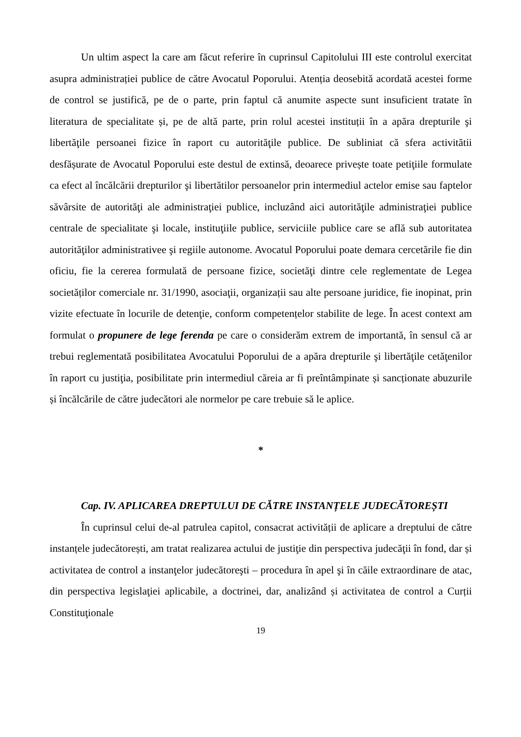Un ultim aspect la care am făcut referire în cuprinsul Capitolului III este controlul exercitat asupra administrației publice de către Avocatul Poporului. Atenția deosebită acordată acestei forme de control se justifică, pe de o parte, prin faptul că anumite aspecte sunt insuficient tratate în literatura de specialitate și, pe de altă parte, prin rolul acestei instituții în a apăra drepturile şi libertăţile persoanei fizice în raport cu autorităţile publice. De subliniat că sfera activitătii desfășurate de Avocatul Poporului este destul de extinsă, deoarece privește toate petiţiile formulate ca efect al încălcării drepturilor şi libertătilor persoanelor prin intermediul actelor emise sau faptelor săvârsite de autorităţi ale administraţiei publice, incluzând aici autorităţile administraţiei publice centrale de specialitate şi locale, instituţiile publice, serviciile publice care se află sub autoritatea autorităţilor administrativee şi regiile autonome. Avocatul Poporului poate demara cercetările fie din oficiu, fie la cererea formulată de persoane fizice, societăţi dintre cele reglementate de Legea societăților comerciale nr. 31/1990, asociaţii, organizații sau alte persoane juridice, fie inopinat, prin vizite efectuate în locurile de detenţie, conform competențelor stabilite de lege. În acest context am formulat o propunere de lege ferenda pe care o considerăm extrem de importantă, în sensul că ar trebui reglementată posibilitatea Avocatului Poporului de a apăra drepturile şi libertăţile cetăţenilor în raport cu justiţia, posibilitate prin intermediul căreia ar fi preîntâmpinate și sancționate abuzurile și încălcările de către judecători ale normelor pe care trebuie să le aplice.
*
Cap. IV. APLICAREA DREPTULUI DE CĂTRE INSTANȚELE JUDECĂTOREȘTI
În cuprinsul celui de-al patrulea capitol, consacrat activității de aplicare a dreptului de către instanțele judecătorești, am tratat realizarea actului de justiţie din perspectiva judecăţii în fond, dar și activitatea de control a instanţelor judecătoreşti – procedura în apel şi în căile extraordinare de atac, din perspectiva legislaţiei aplicabile, a doctrinei, dar, analizând și activitatea de control a Curții Constituţionale
19